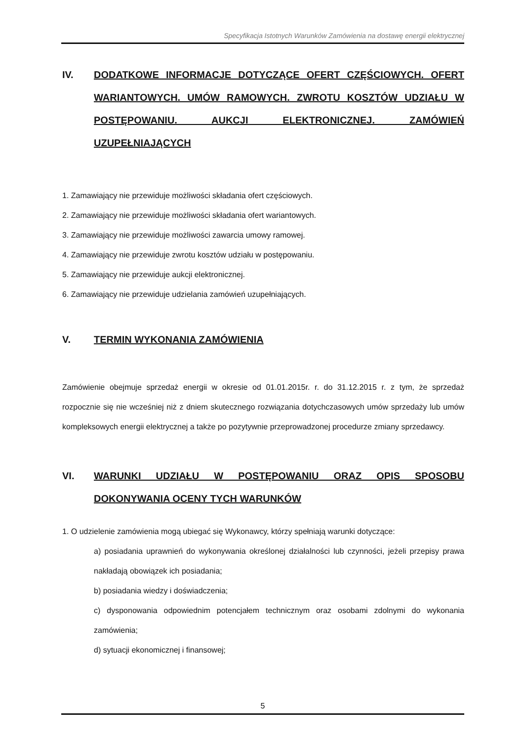Specyfikacja Istotnych Warunków Zamówienia na dostawę energii elektrycznej
IV. DODATKOWE INFORMACJE DOTYCZĄCE OFERT CZĘŚCIOWYCH. OFERT WARIANTOWYCH. UMÓW RAMOWYCH. ZWROTU KOSZTÓW UDZIAŁU W POSTĘPOWANIU. AUKCJI ELEKTRONICZNEJ. ZAMÓWIEŃ UZUPEŁNIAJĄCYCH
1. Zamawiający nie przewiduje możliwości składania ofert częściowych.
2. Zamawiający nie przewiduje możliwości składania ofert wariantowych.
3. Zamawiający nie przewiduje możliwości zawarcia umowy ramowej.
4. Zamawiający nie przewiduje zwrotu kosztów udziału w postępowaniu.
5. Zamawiający nie przewiduje aukcji elektronicznej.
6. Zamawiający nie przewiduje udzielania zamówień uzupełniających.
V. TERMIN WYKONANIA ZAMÓWIENIA
Zamówienie obejmuje sprzedaż energii w okresie od 01.01.2015r. r. do 31.12.2015 r. z tym, że sprzedaż rozpocznie się nie wcześniej niż z dniem skutecznego rozwiązania dotychczasowych umów sprzedaży lub umów kompleksowych energii elektrycznej a także po pozytywnie przeprowadzonej procedurze zmiany sprzedawcy.
VI. WARUNKI UDZIAŁU W POSTĘPOWANIU ORAZ OPIS SPOSOBU DOKONYWANIA OCENY TYCH WARUNKÓW
1. O udzielenie zamówienia mogą ubiegać się Wykonawcy, którzy spełniają warunki dotyczące:
a) posiadania uprawnień do wykonywania określonej działalności lub czynności, jeżeli przepisy prawa nakładają obowiązek ich posiadania;
b) posiadania wiedzy i doświadczenia;
c) dysponowania odpowiednim potencjałem technicznym oraz osobami zdolnymi do wykonania zamówienia;
d) sytuacji ekonomicznej i finansowej;
5